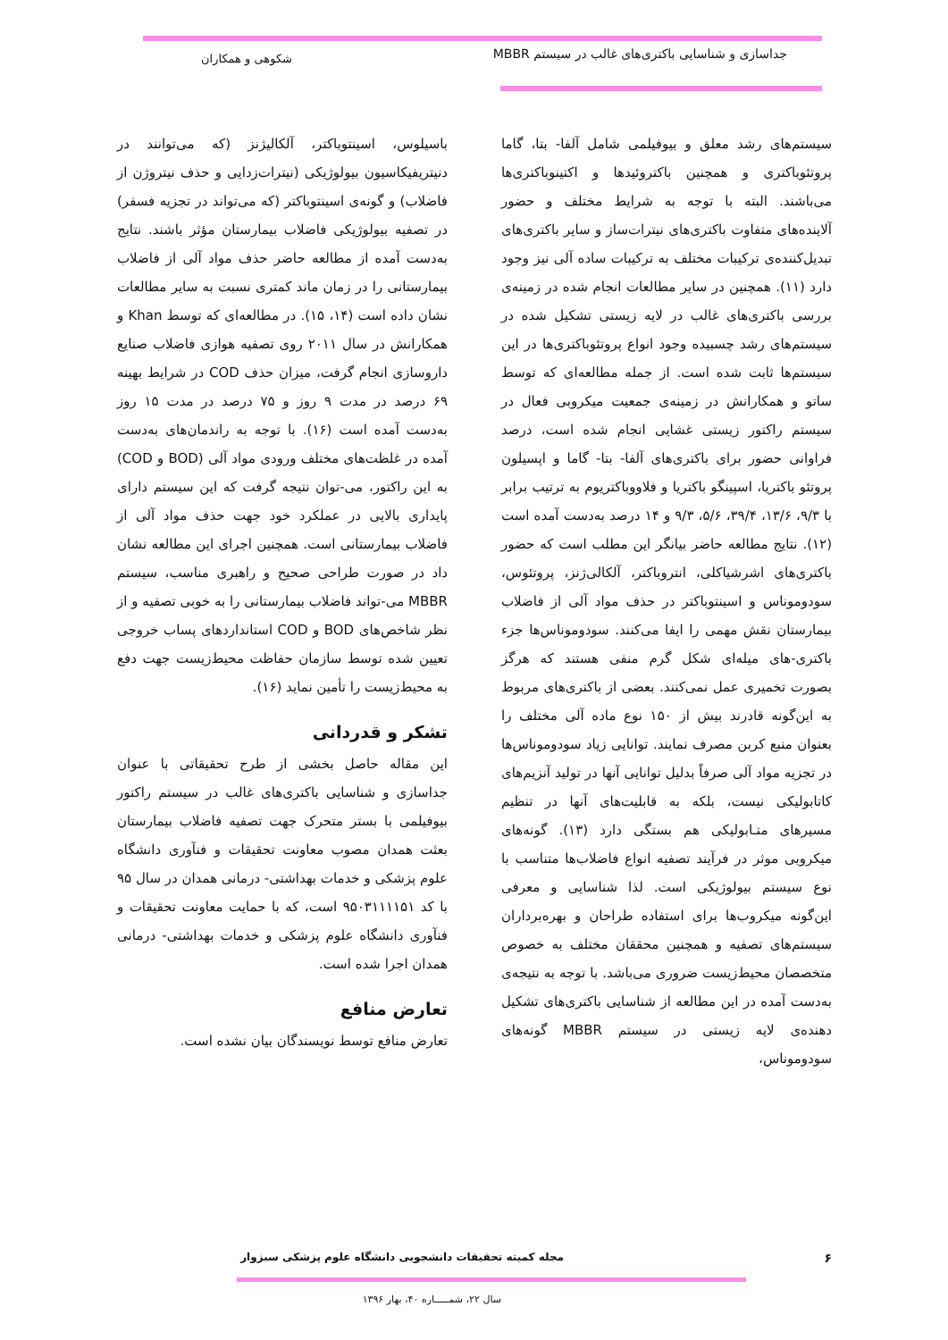جداسازی و شناسایی باکتری‌های غالب در سیستم MBBR
شکوهی و همکاران
سیستم‌های رشد معلق و بیوفیلمی شامل آلفا- بتا، گاما پروتئوباکتری و همچنین باکتروئیدها و اکتینوباکتری‌ها می‌باشند. البته با توجه به شرایط مختلف و حضور آلاینده‌های متفاوت باکتری‌های نیترات‌ساز و سایر باکتری‌های تبدیل‌کننده‌ی ترکیبات مختلف به ترکیبات ساده آلی نیز وجود دارد (۱۱). همچنین در سایر مطالعات انجام شده در زمینه‌ی بررسی باکتری‌های غالب در لایه زیستی تشکیل شده در سیستم‌های رشد چسبیده وجود انواع پروتئوباکتری‌ها در این سیستم‌ها ثابت شده است. از جمله مطالعه‌ای که توسط ساتو و همکارانش در زمینه‌ی جمعیت میکروبی فعال در سیستم راکتور زیستی غشایی انجام شده است، درصد فراوانی حضور برای باکتری‌های آلفا- بتا- گاما و اپسیلون پروتئو باکتریا، اسپینگو باکتریا و فلاووباکتریوم به ترتیب برابر با ۹/۳، ۱۳/۶، ۳۹/۴، ۵/۶، ۹/۳ و ۱۴ درصد به‌دست آمده است (۱۲). نتایج مطالعه حاضر بیانگر این مطلب است که حضور باکتری‌های اشرشیاکلی، انتروباکتر، آلکالی‌ژنز، پروتئوس، سودوموناس و اسینتوباکتر در حذف مواد آلی از فاضلاب بیمارستان نقش مهمی را ایفا می‌کنند. سودوموناس‌ها جزء باکتری-های میله‌ای شکل گرم منفی هستند که هرگز بصورت تخمیری عمل نمی‌کنند. بعضی از باکتری‌های مربوط به این‌گونه قادرند بیش از ۱۵۰ نوع ماده آلی مختلف را بعنوان منبع کربن مصرف نمایند. توانایی زیاد سودوموناس‌ها در تجزیه مواد آلی صرفاً بدلیل توانایی آنها در تولید آنزیم‌های کاتابولیکی نیست، بلکه به قابلیت‌های آنها در تنظیم مسیرهای متـابولیکی هم بستگی دارد (۱۳). گونه‌های میکروبی موثر در فرآیند تصفیه انواع فاضلاب‌ها متناسب با نوع سیستم بیولوژیکی است. لذا شناسایی و معرفی این‌گونه میکروب‌ها برای استفاده طراحان و بهره‌برداران سیستم‌های تصفیه و همچنین محققان مختلف به خصوص متخصصان محیط‌زیست ضروری می‌باشد. با توجه به نتیجه‌ی به‌دست آمده در این مطالعه از شناسایی باکتری‌های تشکیل دهنده‌ی لایه زیستی در سیستم MBBR گونه‌های سودوموناس،
باسیلوس، اسینتوباکتر، آلکالیژنز (که می‌توانند در دنیتریفیکاسیون بیولوژیکی (نیترات‌زدایی و حذف نیتروژن از فاضلاب) و گونه‌ی اسینتوباکتر (که می‌تواند در تجزیه فسفر) در تصفیه بیولوژیکی فاضلاب بیمارستان مؤثر باشند. نتایج به‌دست آمده از مطالعه حاضر حذف مواد آلی از فاضلاب بیمارستانی را در زمان ماند کمتری نسبت به سایر مطالعات نشان داده است (۱۴، ۱۵). در مطالعه‌ای که توسط Khan و همکارانش در سال ۲۰۱۱ روی تصفیه هوازی فاضلاب صنایع داروسازی انجام گرفت، میزان حذف COD در شرایط بهینه ۶۹ درصد در مدت ۹ روز و ۷۵ درصد در مدت ۱۵ روز به‌دست آمده است (۱۶). با توجه به راندمان‌های به‌دست آمده در غلظت‌های مختلف ورودی مواد آلی (BOD و COD) به این راکتور، می-توان نتیجه گرفت که این سیستم دارای پایداری بالایی در عملکرد خود جهت حذف مواد آلی از فاضلاب بیمارستانی است. همچنین اجرای این مطالعه نشان داد در صورت طراحی صحیح و راهبری مناسب، سیستم MBBR می-تواند فاضلاب بیمارستانی را به خوبی تصفیه و از نظر شاخص‌های BOD و COD استانداردهای پساب خروجی تعیین شده توسط سازمان حفاظت محیط‌زیست جهت دفع به محیط‌زیست را تأمین نماید (۱۶).
تشکر و قدردانی
این مقاله حاصل بخشی از طرح تحقیقاتی با عنوان جداسازی و شناسایی باکتری‌های غالب در سیستم راکتور بیوفیلمی با بستر متحرک جهت تصفیه فاضلاب بیمارستان بعثت همدان مصوب معاونت تحقیقات و فنآوری دانشگاه علوم پزشکی و خدمات بهداشتی- درمانی همدان در سال ۹۵ با کد ۹۵۰۳۱۱۱۱۵۱ است، که با حمایت معاونت تحقیقات و فنآوری دانشگاه علوم پزشکی و خدمات بهداشتی- درمانی همدان اجرا شده است.
تعارض منافع
تعارض منافع توسط نویسندگان بیان نشده است.
۶
مجله کمیته تحقیقات دانشجویی دانشگاه علوم پزشکی سبزوار
سال ۲۲، شمـــــاره ۴۰، بهار ۱۳۹۶